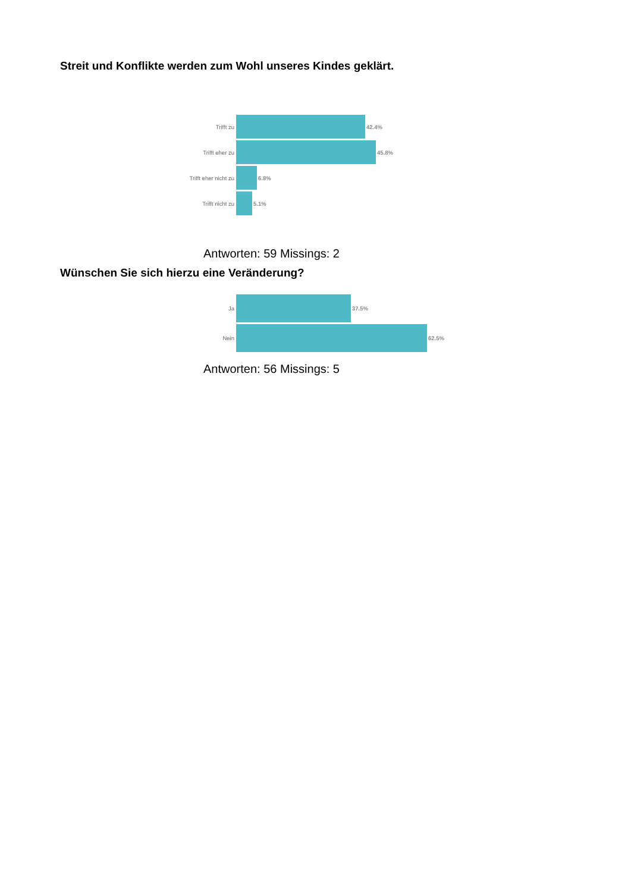Streit und Konflikte werden zum Wohl unseres Kindes geklärt.
| Trifft zu | 42.4% |
| Trifft eher zu | 45.8% |
| Trifft eher nicht zu | 6.8% |
| Trifft nicht zu | 5.1% |
Antworten: 59 Missings: 2
Wünschen Sie sich hierzu eine Veränderung?
| Ja | 37.5% |
| Nein | 62.5% |
Antworten: 56 Missings: 5